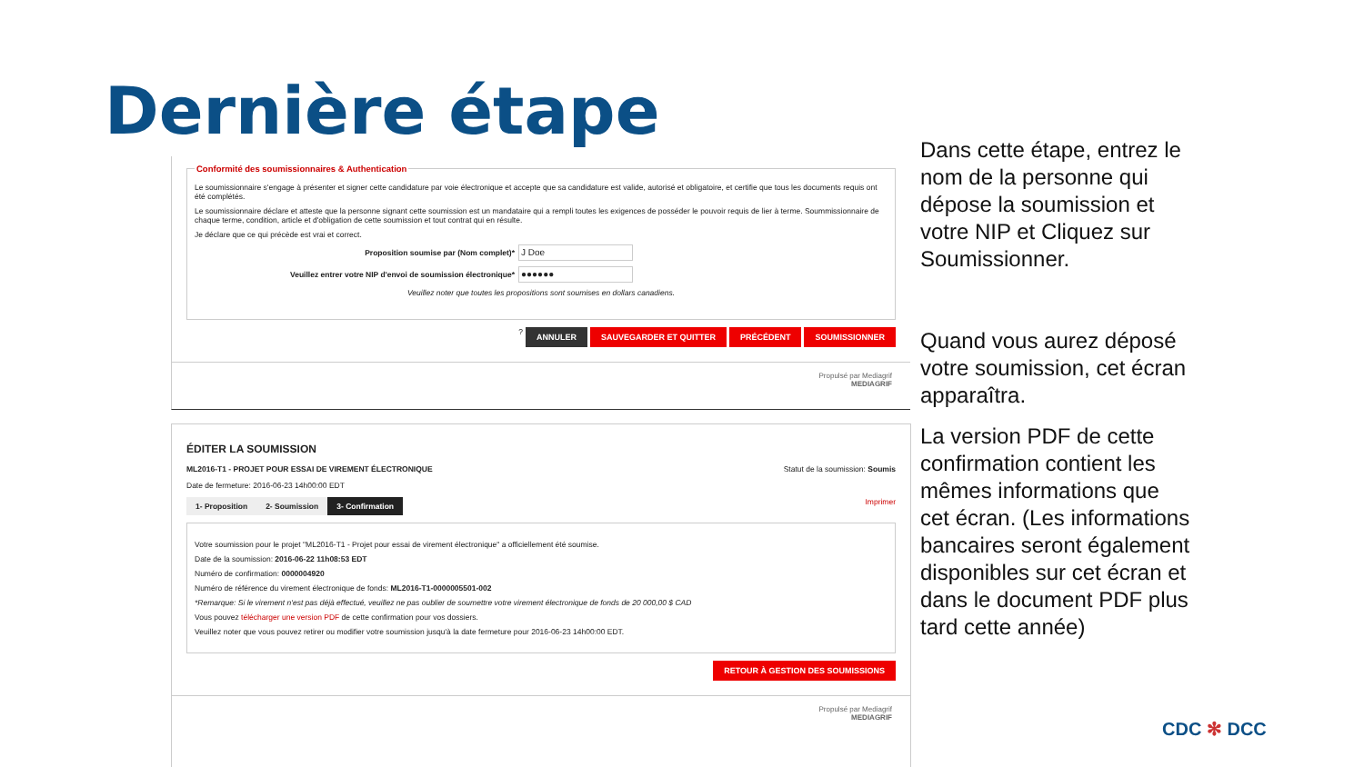Dernière étape
Conformité des soumissionnaires & Authentication
Le soumissionnaire s'engage à présenter et signer cette candidature par voie électronique et accepte que sa candidature est valide, autorisé et obligatoire, et certifie que tous les documents requis ont été complétés.
Le soumissionnaire déclare et atteste que la personne signant cette soumission est un mandataire qui a rempli toutes les exigences de posséder le pouvoir requis de lier à terme. Soummissionnaire de chaque terme, condition, article et d'obligation de cette soumission et tout contrat qui en résulte.
Je déclare que ce qui précède est vrai et correct.
Proposition soumise par (Nom complet)*
J Doe
Veuillez entrer votre NIP d'envoi de soumission électronique*
●●●●●●
Veuillez noter que toutes les propositions sont soumises en dollars canadiens.
? ANNULER SAUVEGARDER ET QUITTER PRÉCÉDENT SOUMISSIONNER
Propulsé par Mediagrif
MEDIAGRIF
ÉDITER LA SOUMISSION
ML2016-T1 - PROJET POUR ESSAI DE VIREMENT ÉLECTRONIQUE Statut de la soumission: Soumis
Date de fermeture: 2016-06-23 14h00:00 EDT
1- Proposition 2- Soumission 3- Confirmation Imprimer
Votre soumission pour le projet "ML2016-T1 - Projet pour essai de virement électronique" a officiellement été soumise.
Date de la soumission: 2016-06-22 11h08:53 EDT
Numéro de confirmation: 0000004920
Numéro de référence du virement électronique de fonds: ML2016-T1-0000005501-002
*Remarque: Si le virement n'est pas déjà effectué, veuillez ne pas oublier de soumettre votre virement électronique de fonds de 20 000,00 $ CAD
Vous pouvez télécharger une version PDF de cette confirmation pour vos dossiers.
Veuillez noter que vous pouvez retirer ou modifier votre soumission jusqu'à la date fermeture pour 2016-06-23 14h00:00 EDT.
RETOUR À GESTION DES SOUMISSIONS
Propulsé par Mediagrif
MEDIAGRIF
Dans cette étape, entrez le nom de la personne qui dépose la soumission et votre NIP et Cliquez sur Soumissionner.
Quand vous aurez déposé votre soumission, cet écran apparaîtra.
La version PDF de cette confirmation contient les mêmes informations que cet écran. (Les informations bancaires seront également disponibles sur cet écran et dans le document PDF plus tard cette année)
CDC ✻ DCC